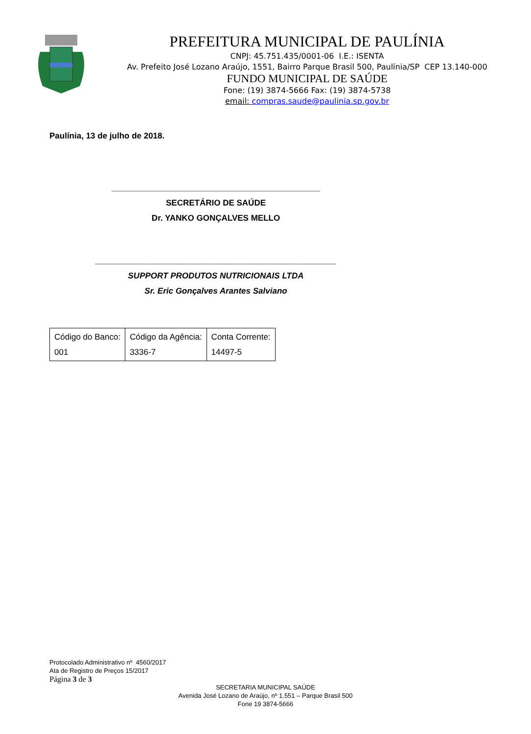PREFEITURA MUNICIPAL DE PAULÍNIA
CNPJ: 45.751.435/0001-06 I.E.: ISENTA
Av. Prefeito José Lozano Araújo, 1551, Bairro Parque Brasil 500, Paulínia/SP CEP 13.140-000
FUNDO MUNICIPAL DE SAÚDE
Fone: (19) 3874-5666 Fax: (19) 3874-5738
email: compras.saude@paulinia.sp.gov.br
Paulínia, 13 de julho de 2018.
_____________________________________________
SECRETÁRIO DE SAÚDE
Dr. YANKO GONÇALVES MELLO
____________________________________________________
SUPPORT PRODUTOS NUTRICIONAIS LTDA
Sr. Eric Gonçalves Arantes Salviano
| Código do Banco: 001 | Código da Agência: 3336-7 | Conta Corrente: 14497-5 |
Protocolado Administrativo nº 4560/2017
Ata de Registro de Preços 15/2017
Página 3 de 3
SECRETARIA MUNICIPAL SAÚDE
Avenida José Lozano de Araújo, nº 1.551 – Parque Brasil 500
Fone 19 3874-5666